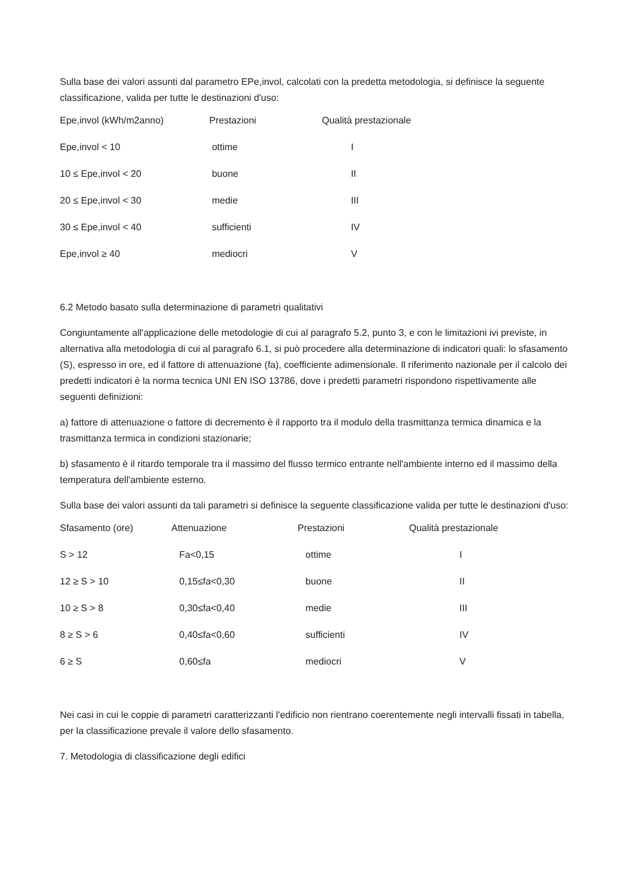Sulla base dei valori assunti dal parametro EPe,invol, calcolati con la predetta metodologia, si definisce la seguente classificazione, valida per tutte le destinazioni d'uso:
| Epe,invol (kWh/m2anno) | Prestazioni | Qualità prestazionale |
| --- | --- | --- |
| Epe,invol < 10 | ottime | I |
| 10 ≤ Epe,invol < 20 | buone | II |
| 20 ≤ Epe,invol < 30 | medie | III |
| 30 ≤ Epe,invol < 40 | sufficienti | IV |
| Epe,invol ≥ 40 | mediocri | V |
6.2 Metodo basato sulla determinazione di parametri qualitativi
Congiuntamente all'applicazione delle metodologie di cui al paragrafo 5.2, punto 3, e con le limitazioni ivi previste, in alternativa alla metodologia di cui al paragrafo 6.1, si può procedere alla determinazione di indicatori quali: lo sfasamento (S), espresso in ore, ed il fattore di attenuazione (fa), coefficiente adimensionale. Il riferimento nazionale per il calcolo dei predetti indicatori è la norma tecnica UNI EN ISO 13786, dove i predetti parametri rispondono rispettivamente alle seguenti definizioni:
a) fattore di attenuazione o fattore di decremento è il rapporto tra il modulo della trasmittanza termica dinamica e la trasmittanza termica in condizioni stazionarie;
b) sfasamento è il ritardo temporale tra il massimo del flusso termico entrante nell'ambiente interno ed il massimo della temperatura dell'ambiente esterno.
Sulla base dei valori assunti da tali parametri si definisce la seguente classificazione valida per tutte le destinazioni d'uso:
| Sfasamento (ore) | Attenuazione | Prestazioni | Qualità prestazionale |
| --- | --- | --- | --- |
| S > 12 | Fa<0,15 | ottime | I |
| 12 ≥ S > 10 | 0,15≤fa<0,30 | buone | II |
| 10 ≥ S > 8 | 0,30≤fa<0,40 | medie | III |
| 8 ≥ S > 6 | 0,40≤fa<0,60 | sufficienti | IV |
| 6 ≥ S | 0,60≤fa | mediocri | V |
Nei casi in cui le coppie di parametri caratterizzanti l'edificio non rientrano coerentemente negli intervalli fissati in tabella, per la classificazione prevale il valore dello sfasamento.
7. Metodologia di classificazione degli edifici